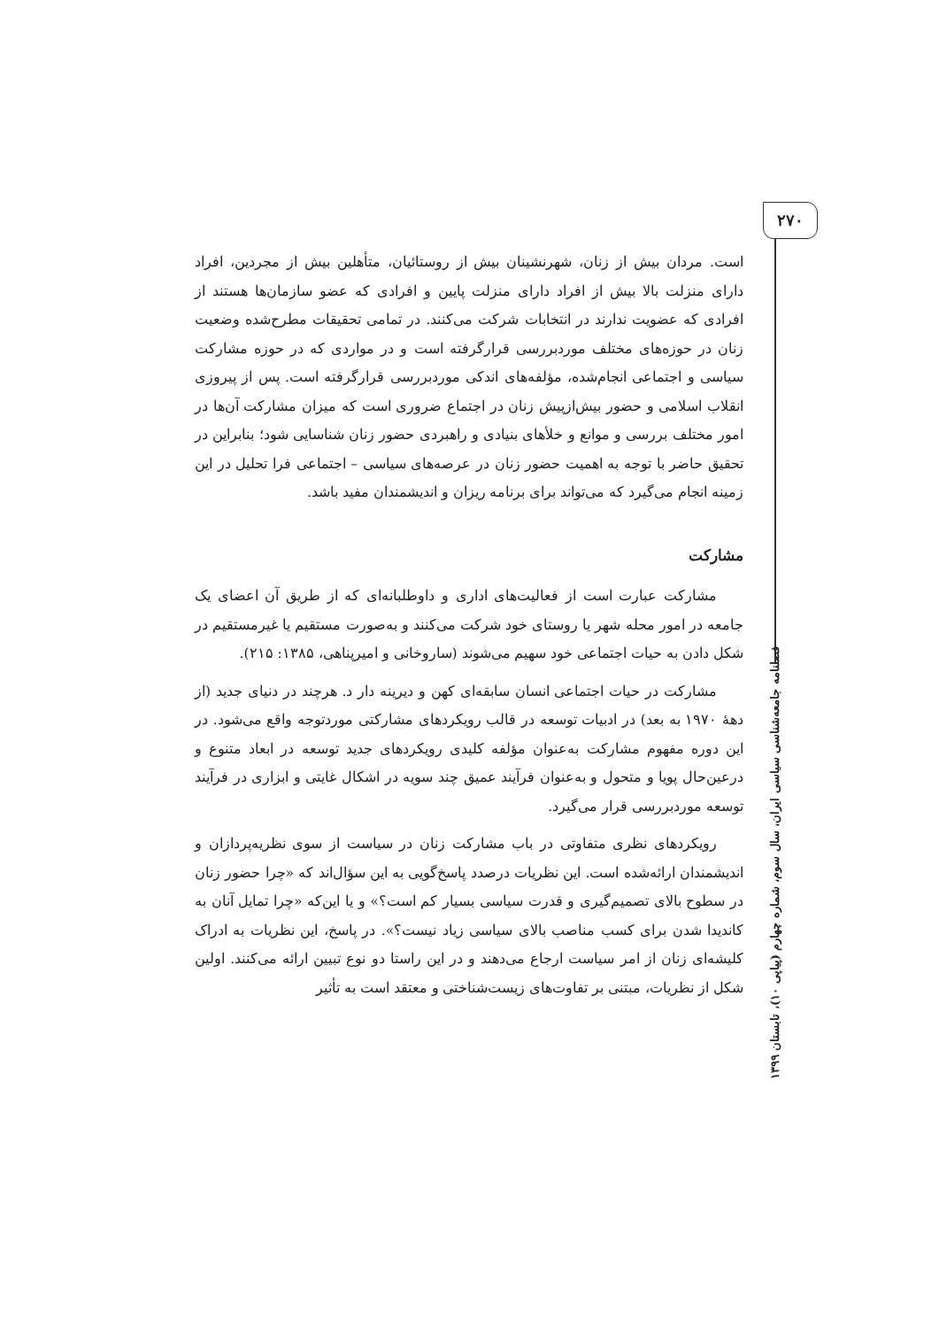۲۷۰
فصلنامه جامعه‌شناسی سیاسی ایران، سال سوم، شماره چهارم (پیاپی ۱۰)، تابستان ۱۳۹۹
است. مردان بیش از زنان، شهرنشینان بیش از روستائیان، متأهلین بیش از مجردین، افراد دارای منزلت بالا بیش از افراد دارای منزلت پایین و افرادی که عضو سازمان‌ها هستند از افرادی که عضویت ندارند در انتخابات شرکت می‌کنند. در تمامی تحقیقات مطرح‌شده وضعیت زنان در حوزه‌های مختلف موردبررسی قرارگرفته است و در مواردی که در حوزه مشارکت سیاسی و اجتماعی انجام‌شده، مؤلفه‌های اندکی موردبررسی قرارگرفته است. پس از پیروزی انقلاب اسلامی و حضور بیش‌ازپیش زنان در اجتماع ضروری است که میزان مشارکت آن‌ها در امور مختلف بررسی و موانع و خلأهای بنیادی و راهبردی حضور زنان شناسایی شود؛ بنابراین در تحقیق حاضر با توجه به اهمیت حضور زنان در عرصه‌های سیاسی – اجتماعی فرا تحلیل در این زمینه انجام می‌گیرد که می‌تواند برای برنامه ریزان و اندیشمندان مفید باشد.
مشارکت
مشارکت عبارت است از فعالیت‌های اداری و داوطلبانه‌ای که از طریق آن اعضای یک جامعه در امور محله شهر یا روستای خود شرکت می‌کنند و به‌صورت مستقیم یا غیرمستقیم در شکل دادن به حیات اجتماعی خود سهیم می‌شوند (ساروخانی و امیرپناهی، ۱۳۸۵: ۲۱۵).
مشارکت در حیات اجتماعی انسان سابقه‌ای کهن و دیرینه دار د. هرچند در دنیای جدید (از دههٔ ۱۹۷۰ به بعد) در ادبیات توسعه در قالب رویکردهای مشارکتی موردتوجه واقع می‌شود. در این دوره مفهوم مشارکت به‌عنوان مؤلفه کلیدی رویکردهای جدید توسعه در ابعاد متنوع و درعین‌حال پویا و متحول و به‌عنوان فرآیند عمیق چند سویه در اشکال غایتی و ابزاری در فرآیند توسعه موردبررسی قرار می‌گیرد.
رویکردهای نظری متفاوتی در باب مشارکت زنان در سیاست از سوی نظریه‌پردازان و اندیشمندان ارائه‌شده است. این نظریات درصدد پاسخ‌گویی به این سؤال‌اند که «چرا حضور زنان در سطوح بالای تصمیم‌گیری و قدرت سیاسی بسیار کم است؟» و یا این‌که «چرا تمایل آنان به کاندیدا شدن برای کسب مناصب بالای سیاسی زیاد نیست؟». در پاسخ، این نظریات به ادراک کلیشه‌ای زنان از امر سیاست ارجاع می‌دهند و در این راستا دو نوع تبیین ارائه می‌کنند. اولین شکل از نظریات، مبتنی بر تفاوت‌های زیست‌شناختی و معتقد است به تأثیر